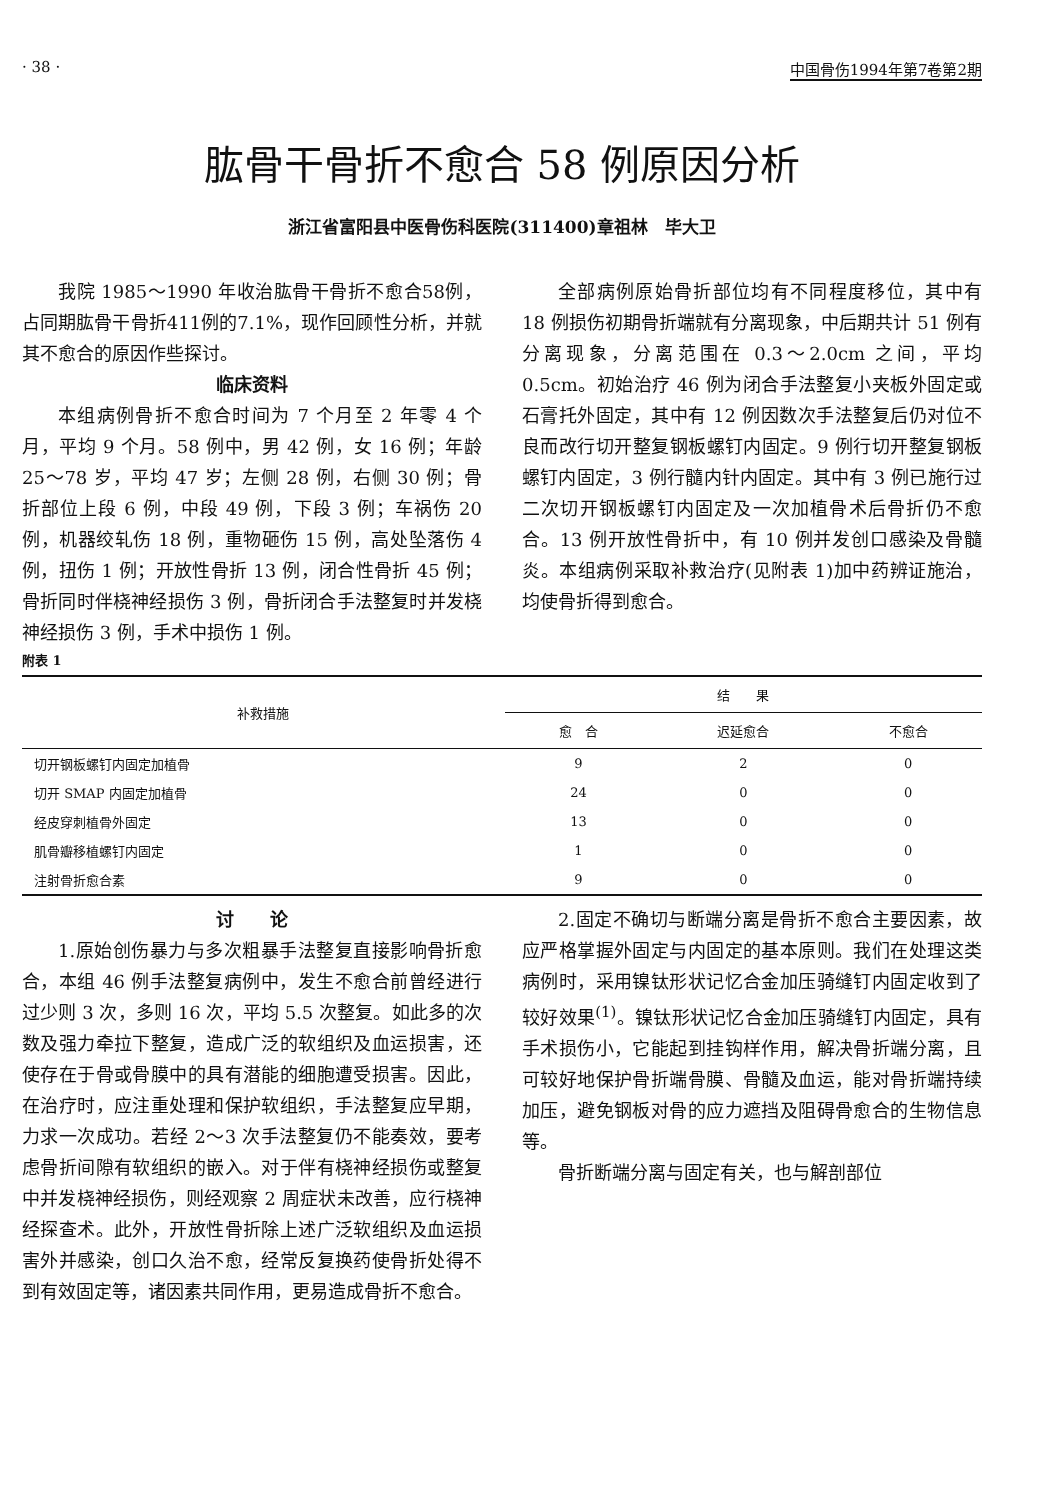· 38 · 中国骨伤1994年第7卷第2期
肱骨干骨折不愈合 58 例原因分析
浙江省富阳县中医骨伤科医院(311400)章祖林　毕大卫
我院 1985～1990 年收治肱骨干骨折不愈合58例，占同期肱骨干骨折411例的7.1%，现作回顾性分析，并就其不愈合的原因作些探讨。
临床资料
本组病例骨折不愈合时间为 7 个月至 2 年零 4 个月，平均 9 个月。58 例中，男 42 例，女 16 例；年龄 25～78 岁，平均 47 岁；左侧 28 例，右侧 30 例；骨折部位上段 6 例，中段 49 例，下段 3 例；车祸伤 20 例，机器绞轧伤 18 例，重物砸伤 15 例，高处坠落伤 4 例，扭伤 1 例；开放性骨折 13 例，闭合性骨折 45 例；骨折同时伴桡神经损伤 3 例，骨折闭合手法整复时并发桡神经损伤 3 例，手术中损伤 1 例。
全部病例原始骨折部位均有不同程度移位，其中有 18 例损伤初期骨折端就有分离现象，中后期共计 51 例有分离现象，分离范围在 0.3～2.0cm 之间，平均 0.5cm。初始治疗 46 例为闭合手法整复小夹板外固定或石膏托外固定，其中有 12 例因数次手法整复后仍对位不良而改行切开整复钢板螺钉内固定。9 例行切开整复钢板螺钉内固定，3 例行髓内针内固定。其中有 3 例已施行过二次切开钢板螺钉内固定及一次加植骨术后骨折仍不愈合。13 例开放性骨折中，有 10 例并发创口感染及骨髓炎。本组病例采取补救治疗(见附表 1)加中药辨证施治，均使骨折得到愈合。
附表 1
| 补救措施 | 结 果 | | |
| --- | --- | --- | --- |
| | 愈 合 | 迟延愈合 | 不愈合 |
| 切开钢板螺钉内固定加植骨 | 9 | 2 | 0 |
| 切开 SMAP 内固定加植骨 | 24 | 0 | 0 |
| 经皮穿刺植骨外固定 | 13 | 0 | 0 |
| 肌骨瓣移植螺钉内固定 | 1 | 0 | 0 |
| 注射骨折愈合素 | 9 | 0 | 0 |
讨　　论
1.原始创伤暴力与多次粗暴手法整复直接影响骨折愈合，本组 46 例手法整复病例中，发生不愈合前曾经进行过少则 3 次，多则 16 次，平均 5.5 次整复。如此多的次数及强力牵拉下整复，造成广泛的软组织及血运损害，还使存在于骨或骨膜中的具有潜能的细胞遭受损害。因此，在治疗时，应注重处理和保护软组织，手法整复应早期，力求一次成功。若经 2～3 次手法整复仍不能奏效，要考虑骨折间隙有软组织的嵌入。对于伴有桡神经损伤或整复中并发桡神经损伤，则经观察 2 周症状未改善，应行桡神经探查术。此外，开放性骨折除上述广泛软组织及血运损害外并感染，创口久治不愈，经常反复换药使骨折处得不到有效固定等，诸因素共同作用，更易造成骨折不愈合。
2.固定不确切与断端分离是骨折不愈合主要因素，故应严格掌握外固定与内固定的基本原则。我们在处理这类病例时，采用镍钛形状记忆合金加压骑缝钉内固定收到了较好效果<sup>(1)</sup>。镍钛形状记忆合金加压骑缝钉内固定，具有手术损伤小，它能起到挂钩样作用，解决骨折端分离，且可较好地保护骨折端骨膜、骨髓及血运，能对骨折端持续加压，避免钢板对骨的应力遮挡及阻碍骨愈合的生物信息等。
骨折断端分离与固定有关，也与解剖部位